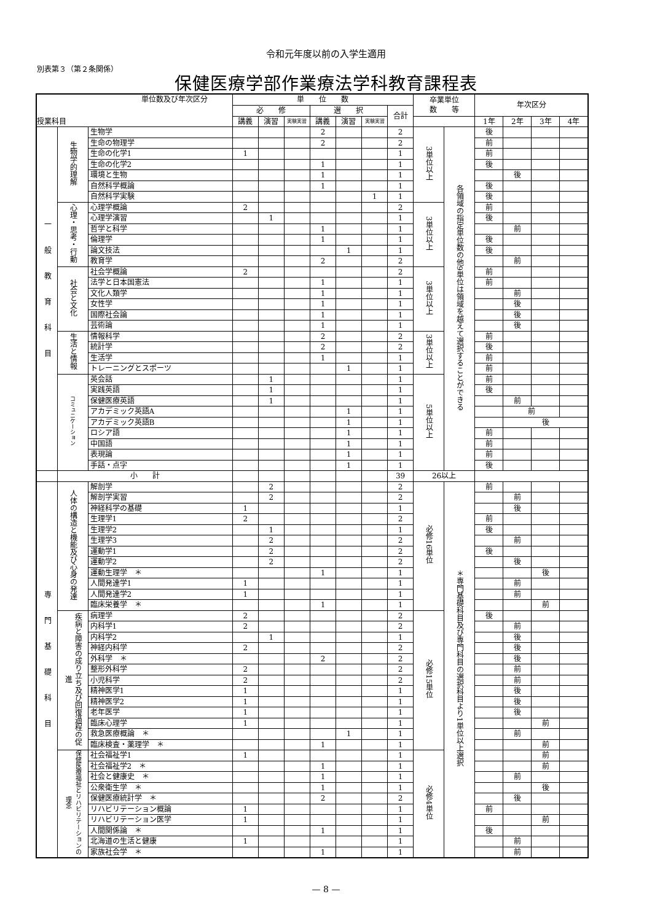令和元年度以前の入学生適用
別表第３（第２条関係）
保健医療学部作業療法学科教育課程表
| 単位数及び年次区分 授業科目 | | | 単 位 数 | | | | | | | 卒業単位 数 等 | | 年次区分 | | | |
| --- | --- | --- | --- | --- | --- | --- | --- | --- | --- | --- | --- | --- | --- | --- | --- |
| | | | 必 修 | | | 選 択 | | | 合計 | | | | | | |
| | | | 講義 | 演習 | 実験実習 | 講義 | 演習 | 実験実習 | | | | 1年 | 2年 | 3年 | 4年 |
| 一般教育科目 | 生物学的理解 | 生物学 | | | | 2 | | | 2 | 3単位以上 | 各領域の指定単位数の他9単位は領域を越えて選択することができる | 後 | | | |
| | | 生命の物理学 | | | | 2 | | | 2 | | | 前 | | | |
| | | 生命の化学1 | 1 | | | | | | 1 | | | 前 | | | |
| | | 生命の化学2 | | | | 1 | | | 1 | | | 後 | | | |
| | | 環境と生物 | | | | 1 | | | 1 | | | | 後 | | |
| | | 自然科学概論 | | | | 1 | | | 1 | | | 後 | | | |
| | | 自然科学実験 | | | | | | 1 | 1 | | | 後 | | | |
| | 心理・思考・行動 | 心理学概論 | 2 | | | | | | 2 | 3単位以上 | | 前 | | | |
| | | 心理学演習 | | 1 | | | | | 1 | | | 後 | | | |
| | | 哲学と科学 | | | | 1 | | | 1 | | | | 前 | | |
| | | 倫理学 | | | | 1 | | | 1 | | | 後 | | | |
| | | 論文技法 | | | | | 1 | | 1 | | | 後 | | | |
| | | 教育学 | | | | 2 | | | 2 | | | | 前 | | |
| | 社会と文化 | 社会学概論 | 2 | | | | | | 2 | 3単位以上 | | 前 | | | |
| | | 法学と日本国憲法 | | | | 1 | | | 1 | | | 前 | | | |
| | | 文化人類学 | | | | 1 | | | 1 | | | | 前 | | |
| | | 女性学 | | | | 1 | | | 1 | | | | 後 | | |
| | | 国際社会論 | | | | 1 | | | 1 | | | | 後 | | |
| | | 芸術論 | | | | 1 | | | 1 | | | | 後 | | |
| | 生活と情報 | 情報科学 | | | | 2 | | | 2 | 3単位以上 | | 前 | | | |
| | | 統計学 | | | | 2 | | | 2 | | | 後 | | | |
| | | 生活学 | | | | 1 | | | 1 | | | 前 | | | |
| | | トレーニングとスポーツ | | | | | 1 | | 1 | | | 前 | | | |
| | コミュニケーション | 英会話 | | 1 | | | | | 1 | 5単位以上 | | 前 | | | |
| | | 実践英語 | | 1 | | | | | 1 | | | 後 | | | |
| | | 保健医療英語 | | 1 | | | | | 1 | | | | 前 | | |
| | | アカデミック英語A | | | | | 1 | | 1 | | | | 前 | | |
| | | アカデミック英語B | | | | | 1 | | 1 | | | | 後 | | |
| | | ロシア語 | | | | | 1 | | 1 | | | 前 | | | |
| | | 中国語 | | | | | 1 | | 1 | | | 前 | | | |
| | | 表現論 | | | | | 1 | | 1 | | | 前 | | | |
| | | 手話・点字 | | | | | 1 | | 1 | | | 後 | | | |
| | 小 計 | | | | | | | | 39 | 26以上 | | | | | |
| 専門基礎科目 | 人体の構造と機能及び心身の発達 | 解剖学 | | 2 | | | | | 2 | 必修16単位 | ＊専門基礎科目及び専門科目の選択科目より1単位以上選択 | 前 | | | |
| | | 解剖学実習 | | 2 | | | | | 2 | | | | 前 | | |
| | | 神経科学の基礎 | 1 | | | | | | 1 | | | | 後 | | |
| | | 生理学1 | 2 | | | | | | 2 | | | 前 | | | |
| | | 生理学2 | | 1 | | | | | 1 | | | 後 | | | |
| | | 生理学3 | | 2 | | | | | 2 | | | | 前 | | |
| | | 運動学1 | | 2 | | | | | 2 | | | 後 | | | |
| | | 運動学2 | | 2 | | | | | 2 | | | | 後 | | |
| | | 運動生理学 ＊ | | | | 1 | | | 1 | | | | | 後 | |
| | | 人間発達学1 | 1 | | | | | | 1 | | | | 前 | | |
| | | 人間発達学2 | 1 | | | | | | 1 | | | | 前 | | |
| | | 臨床栄養学 ＊ | | | | 1 | | | 1 | | | | | 前 | |
| | 疾病と障害の成り立ち及び回復過程の促進 | 病理学 | 2 | | | | | | 2 | 必修15単位 | | 後 | | | |
| | | 内科学1 | 2 | | | | | | 2 | | | | 前 | | |
| | | 内科学2 | | 1 | | | | | 1 | | | | 後 | | |
| | | 神経内科学 | 2 | | | | | | 2 | | | | 後 | | |
| | | 外科学 ＊ | | | | 2 | | | 2 | | | | 後 | | |
| | | 整形外科学 | 2 | | | | | | 2 | | | | 前 | | |
| | | 小児科学 | 2 | | | | | | 2 | | | | 前 | | |
| | | 精神医学1 | 1 | | | | | | 1 | | | | 後 | | |
| | | 精神医学2 | 1 | | | | | | 1 | | | | 後 | | |
| | | 老年医学 | 1 | | | | | | 1 | | | | 後 | | |
| | | 臨床心理学 | 1 | | | | | | 1 | | | | | 前 | |
| | | 救急医療概論 ＊ | | | | | 1 | | 1 | | | | 前 | | |
| | | 臨床検査・薬理学 ＊ | | | | 1 | | | 1 | | | | | 前 | |
| | 保健医療福祉とリハビリテーションの理念 | 社会福祉学1 | 1 | | | | | | 1 | 必修4単位 | | | | 前 | |
| | | 社会福祉学2 ＊ | | | | 1 | | | 1 | | | | | 前 | |
| | | 社会と健康史 ＊ | | | | 1 | | | 1 | | | | 前 | | |
| | | 公衆衛生学 ＊ | | | | 1 | | | 1 | | | | | 後 | |
| | | 保健医療統計学 ＊ | | | | 2 | | | 2 | | | | 後 | | |
| | | リハビリテーション概論 | 1 | | | | | | 1 | | | 前 | | | |
| | | リハビリテーション医学 | 1 | | | | | | 1 | | | | | 前 | |
| | | 人間関係論 ＊ | | | | 1 | | | 1 | | | 後 | | | |
| | | 北海道の生活と健康 | 1 | | | | | | 1 | | | | 前 | | |
| | | 家族社会学 ＊ | | | | 1 | | | 1 | | | | 前 | | |
— 8 —